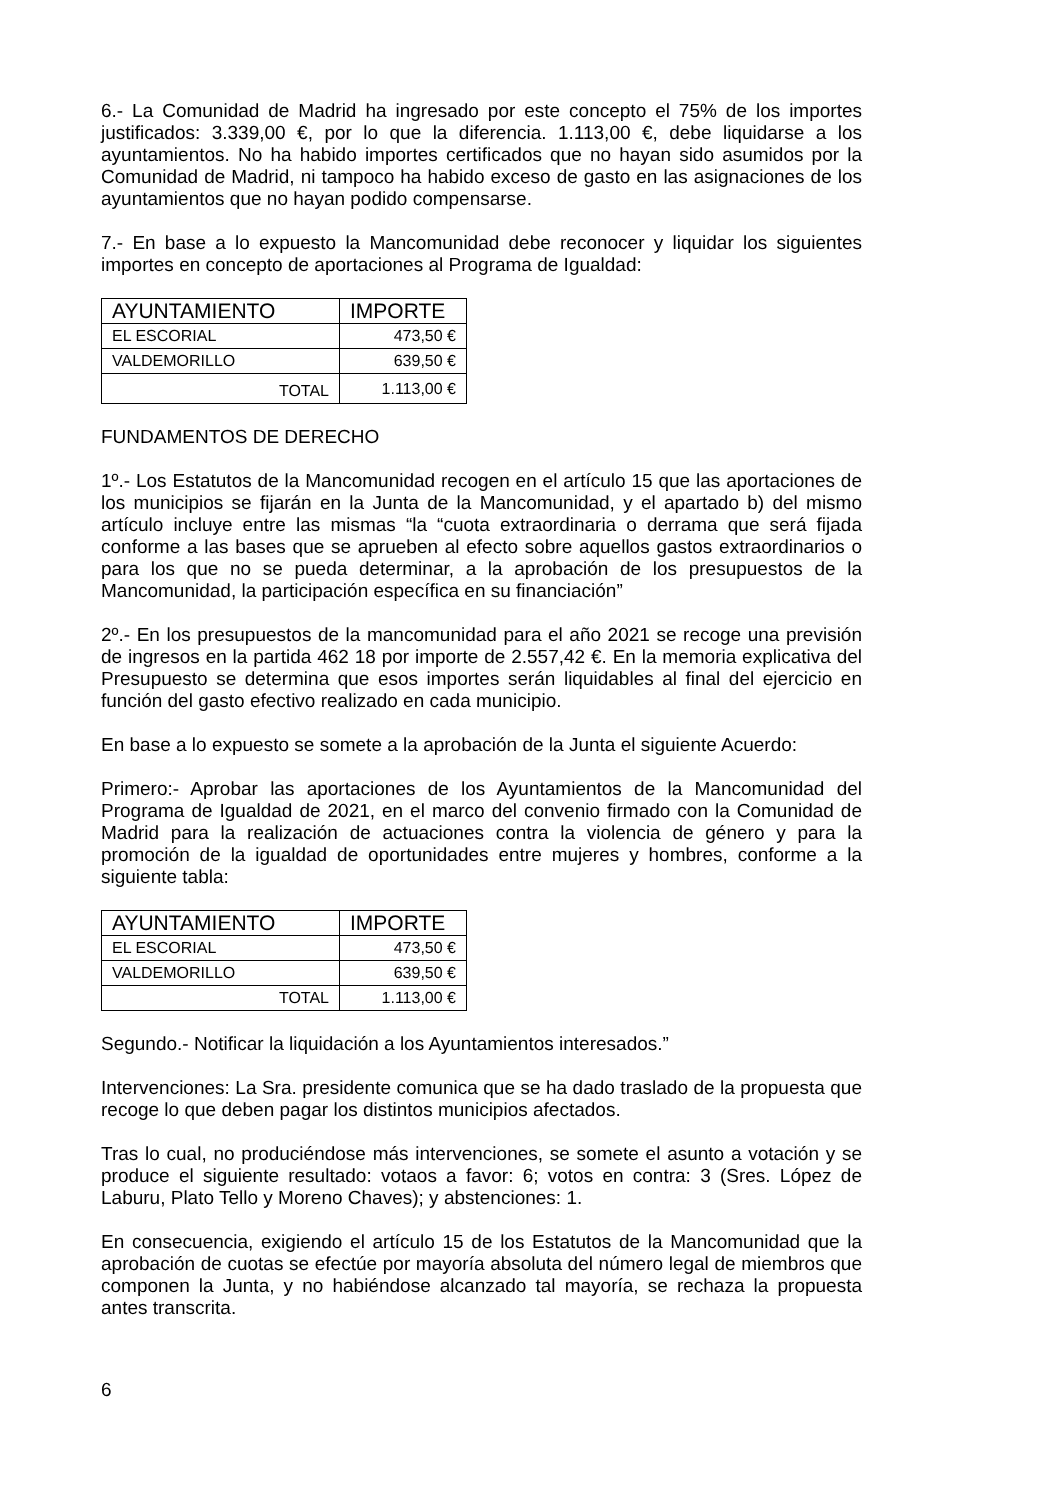6.- La Comunidad de Madrid ha ingresado por este concepto el 75% de los importes justificados: 3.339,00 €, por lo que la diferencia. 1.113,00 €, debe liquidarse a los ayuntamientos. No ha habido importes certificados que no hayan sido asumidos por la Comunidad de Madrid, ni tampoco ha habido exceso de gasto en las asignaciones de los ayuntamientos que no hayan podido compensarse.
7.- En base a lo expuesto la Mancomunidad debe reconocer y liquidar los siguientes importes en concepto de aportaciones al Programa de Igualdad:
| AYUNTAMIENTO | IMPORTE |
| --- | --- |
| EL ESCORIAL | 473,50 € |
| VALDEMORILLO | 639,50 € |
| TOTAL | 1.113,00 € |
FUNDAMENTOS DE DERECHO
1º.- Los Estatutos de la Mancomunidad recogen en el artículo 15 que las aportaciones de los municipios se fijarán en la Junta de la Mancomunidad, y el apartado b) del mismo artículo incluye entre las mismas “la “cuota extraordinaria o derrama que será fijada conforme a las bases que se aprueben al efecto sobre aquellos gastos extraordinarios o para los que no se pueda determinar, a la aprobación de los presupuestos de la Mancomunidad, la participación específica en su financiación”
2º.- En los presupuestos de la mancomunidad para el año 2021 se recoge una previsión de ingresos en la partida 462 18 por importe de 2.557,42 €. En la memoria explicativa del Presupuesto se determina que esos importes serán liquidables al final del ejercicio en función del gasto efectivo realizado en cada municipio.
En base a lo expuesto se somete a la aprobación de la Junta el siguiente Acuerdo:
Primero:- Aprobar las aportaciones de los Ayuntamientos de la Mancomunidad del Programa de Igualdad de 2021, en el marco del convenio firmado con la Comunidad de Madrid para la realización de actuaciones contra la violencia de género y para la promoción de la igualdad de oportunidades entre mujeres y hombres, conforme a la siguiente tabla:
| AYUNTAMIENTO | IMPORTE |
| --- | --- |
| EL ESCORIAL | 473,50 € |
| VALDEMORILLO | 639,50 € |
| TOTAL | 1.113,00 € |
Segundo.- Notificar la liquidación a los Ayuntamientos interesados.”
Intervenciones: La Sra. presidente comunica que se ha dado traslado de la propuesta que recoge lo que deben pagar los distintos municipios afectados.
Tras lo cual, no produciéndose más intervenciones, se somete el asunto a votación y se produce el siguiente resultado: votaos a favor: 6; votos en contra: 3 (Sres. López de Laburu, Plato Tello y Moreno Chaves); y abstenciones: 1.
En consecuencia, exigiendo el artículo 15 de los Estatutos de la Mancomunidad que la aprobación de cuotas se efectúe por mayoría absoluta del número legal de miembros que componen la Junta, y no habiéndose alcanzado tal mayoría, se rechaza la propuesta antes transcrita.
6